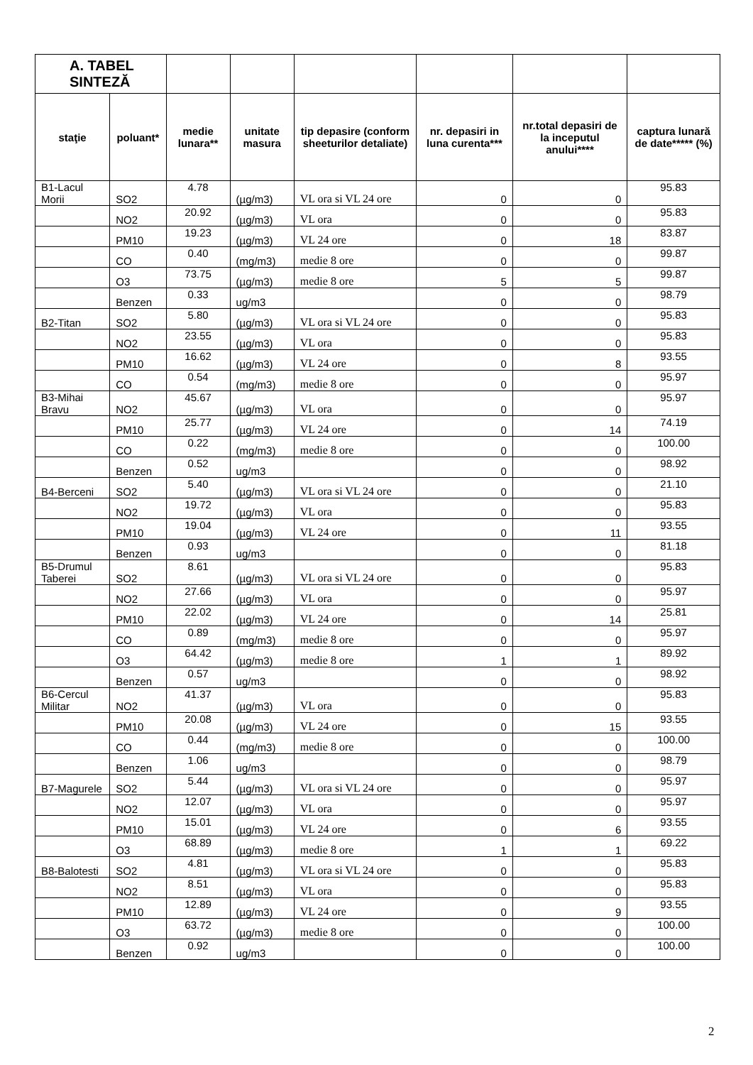| A. TABEL SINTEZĂ | | | | | | | |
| staţie | poluant* | medie lunara** | unitate masura | tip depasire (conform sheeturilor detaliate) | nr. depasiri in luna curenta*** | nr.total depasiri de la inceputul anului**** | captura lunară de date***** (%) |
| B1-Lacul Morii | SO2 | 4.78 | (µg/m3) | VL ora si VL 24 ore | 0 | 0 | 95.83 |
| | NO2 | 20.92 | (µg/m3) | VL ora | 0 | 0 | 95.83 |
| | PM10 | 19.23 | (µg/m3) | VL 24 ore | 0 | 18 | 83.87 |
| | CO | 0.40 | (mg/m3) | medie 8 ore | 0 | 0 | 99.87 |
| | O3 | 73.75 | (µg/m3) | medie 8 ore | 5 | 5 | 99.87 |
| | Benzen | 0.33 | ug/m3 | | 0 | 0 | 98.79 |
| B2-Titan | SO2 | 5.80 | (µg/m3) | VL ora si VL 24 ore | 0 | 0 | 95.83 |
| | NO2 | 23.55 | (µg/m3) | VL ora | 0 | 0 | 95.83 |
| | PM10 | 16.62 | (µg/m3) | VL 24 ore | 0 | 8 | 93.55 |
| | CO | 0.54 | (mg/m3) | medie 8 ore | 0 | 0 | 95.97 |
| B3-Mihai Bravu | NO2 | 45.67 | (µg/m3) | VL ora | 0 | 0 | 95.97 |
| | PM10 | 25.77 | (µg/m3) | VL 24 ore | 0 | 14 | 74.19 |
| | CO | 0.22 | (mg/m3) | medie 8 ore | 0 | 0 | 100.00 |
| | Benzen | 0.52 | ug/m3 | | 0 | 0 | 98.92 |
| B4-Berceni | SO2 | 5.40 | (µg/m3) | VL ora si VL 24 ore | 0 | 0 | 21.10 |
| | NO2 | 19.72 | (µg/m3) | VL ora | 0 | 0 | 95.83 |
| | PM10 | 19.04 | (µg/m3) | VL 24 ore | 0 | 11 | 93.55 |
| | Benzen | 0.93 | ug/m3 | | 0 | 0 | 81.18 |
| B5-Drumul Taberei | SO2 | 8.61 | (µg/m3) | VL ora si VL 24 ore | 0 | 0 | 95.83 |
| | NO2 | 27.66 | (µg/m3) | VL ora | 0 | 0 | 95.97 |
| | PM10 | 22.02 | (µg/m3) | VL 24 ore | 0 | 14 | 25.81 |
| | CO | 0.89 | (mg/m3) | medie 8 ore | 0 | 0 | 95.97 |
| | O3 | 64.42 | (µg/m3) | medie 8 ore | 1 | 1 | 89.92 |
| | Benzen | 0.57 | ug/m3 | | 0 | 0 | 98.92 |
| B6-Cercul Militar | NO2 | 41.37 | (µg/m3) | VL ora | 0 | 0 | 95.83 |
| | PM10 | 20.08 | (µg/m3) | VL 24 ore | 0 | 15 | 93.55 |
| | CO | 0.44 | (mg/m3) | medie 8 ore | 0 | 0 | 100.00 |
| | Benzen | 1.06 | ug/m3 | | 0 | 0 | 98.79 |
| B7-Magurele | SO2 | 5.44 | (µg/m3) | VL ora si VL 24 ore | 0 | 0 | 95.97 |
| | NO2 | 12.07 | (µg/m3) | VL ora | 0 | 0 | 95.97 |
| | PM10 | 15.01 | (µg/m3) | VL 24 ore | 0 | 6 | 93.55 |
| | O3 | 68.89 | (µg/m3) | medie 8 ore | 1 | 1 | 69.22 |
| B8-Balotesti | SO2 | 4.81 | (µg/m3) | VL ora si VL 24 ore | 0 | 0 | 95.83 |
| | NO2 | 8.51 | (µg/m3) | VL ora | 0 | 0 | 95.83 |
| | PM10 | 12.89 | (µg/m3) | VL 24 ore | 0 | 9 | 93.55 |
| | O3 | 63.72 | (µg/m3) | medie 8 ore | 0 | 0 | 100.00 |
| | Benzen | 0.92 | ug/m3 | | 0 | 0 | 100.00 |
2